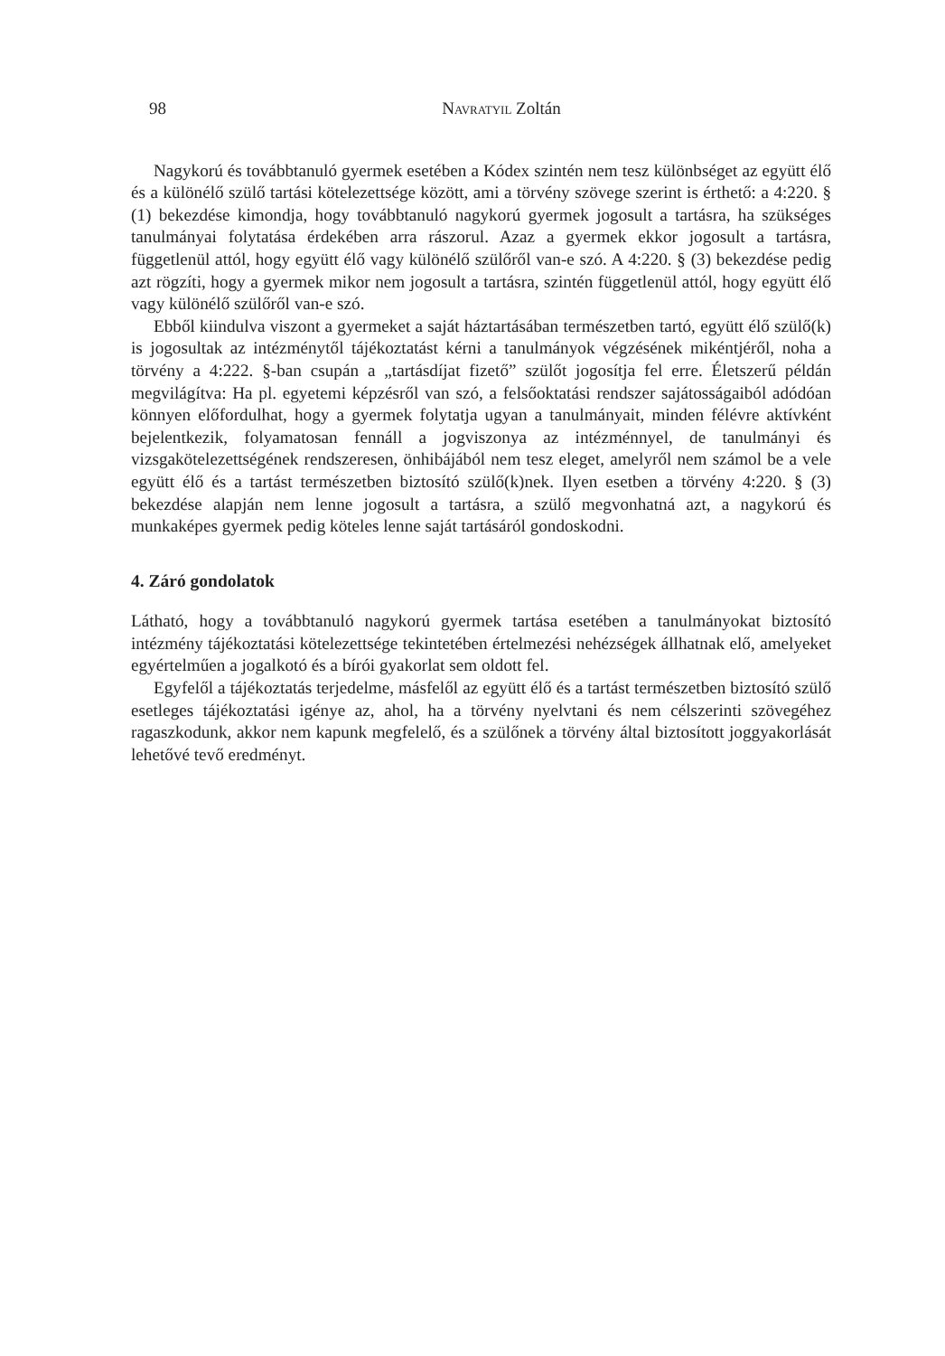98 Navratyil Zoltán
Nagykorú és továbbtanuló gyermek esetében a Kódex szintén nem tesz különbséget az együtt élő és a különélő szülő tartási kötelezettsége között, ami a törvény szövege szerint is érthető: a 4:220. § (1) bekezdése kimondja, hogy továbbtanuló nagykorú gyermek jogosult a tartásra, ha szükséges tanulmányai folytatása érdekében arra rászorul. Azaz a gyermek ekkor jogosult a tartásra, függetlenül attól, hogy együtt élő vagy különélő szülőről van-e szó. A 4:220. § (3) bekezdése pedig azt rögzíti, hogy a gyermek mikor nem jogosult a tartásra, szintén függetlenül attól, hogy együtt élő vagy különélő szülőről van-e szó.
Ebből kiindulva viszont a gyermeket a saját háztartásában természetben tartó, együtt élő szülő(k) is jogosultak az intézménytől tájékoztatást kérni a tanulmányok végzésének mikéntjéről, noha a törvény a 4:222. §-ban csupán a „tartásdíjat fizető” szülőt jogosítja fel erre. Életszerű példán megvilágítva: Ha pl. egyetemi képzésről van szó, a felsőoktatási rendszer sajátosságaiból adódóan könnyen előfordulhat, hogy a gyermek folytatja ugyan a tanulmányait, minden félévre aktívként bejelentkezik, folyamatosan fennáll a jogviszonya az intézménnyel, de tanulmányi és vizsgakötelezettségének rendszeresen, önhibájából nem tesz eleget, amelyről nem számol be a vele együtt élő és a tartást természetben biztosító szülő(k)nek. Ilyen esetben a törvény 4:220. § (3) bekezdése alapján nem lenne jogosult a tartásra, a szülő megvonhatná azt, a nagykorú és munkaképes gyermek pedig köteles lenne saját tartásáról gondoskodni.
4. Záró gondolatok
Látható, hogy a továbbtanuló nagykorú gyermek tartása esetében a tanulmányokat biztosító intézmény tájékoztatási kötelezettsége tekintetében értelmezési nehézségek állhatnak elő, amelyeket egyértelműen a jogalkotó és a bírói gyakorlat sem oldott fel.
Egyfelől a tájékoztatás terjedelme, másfelől az együtt élő és a tartást természetben biztosító szülő esetleges tájékoztatási igénye az, ahol, ha a törvény nyelvtani és nem célszerinti szövegéhez ragaszkodunk, akkor nem kapunk megfelelő, és a szülőnek a törvény által biztosított joggyakorlását lehetővé tevő eredményt.